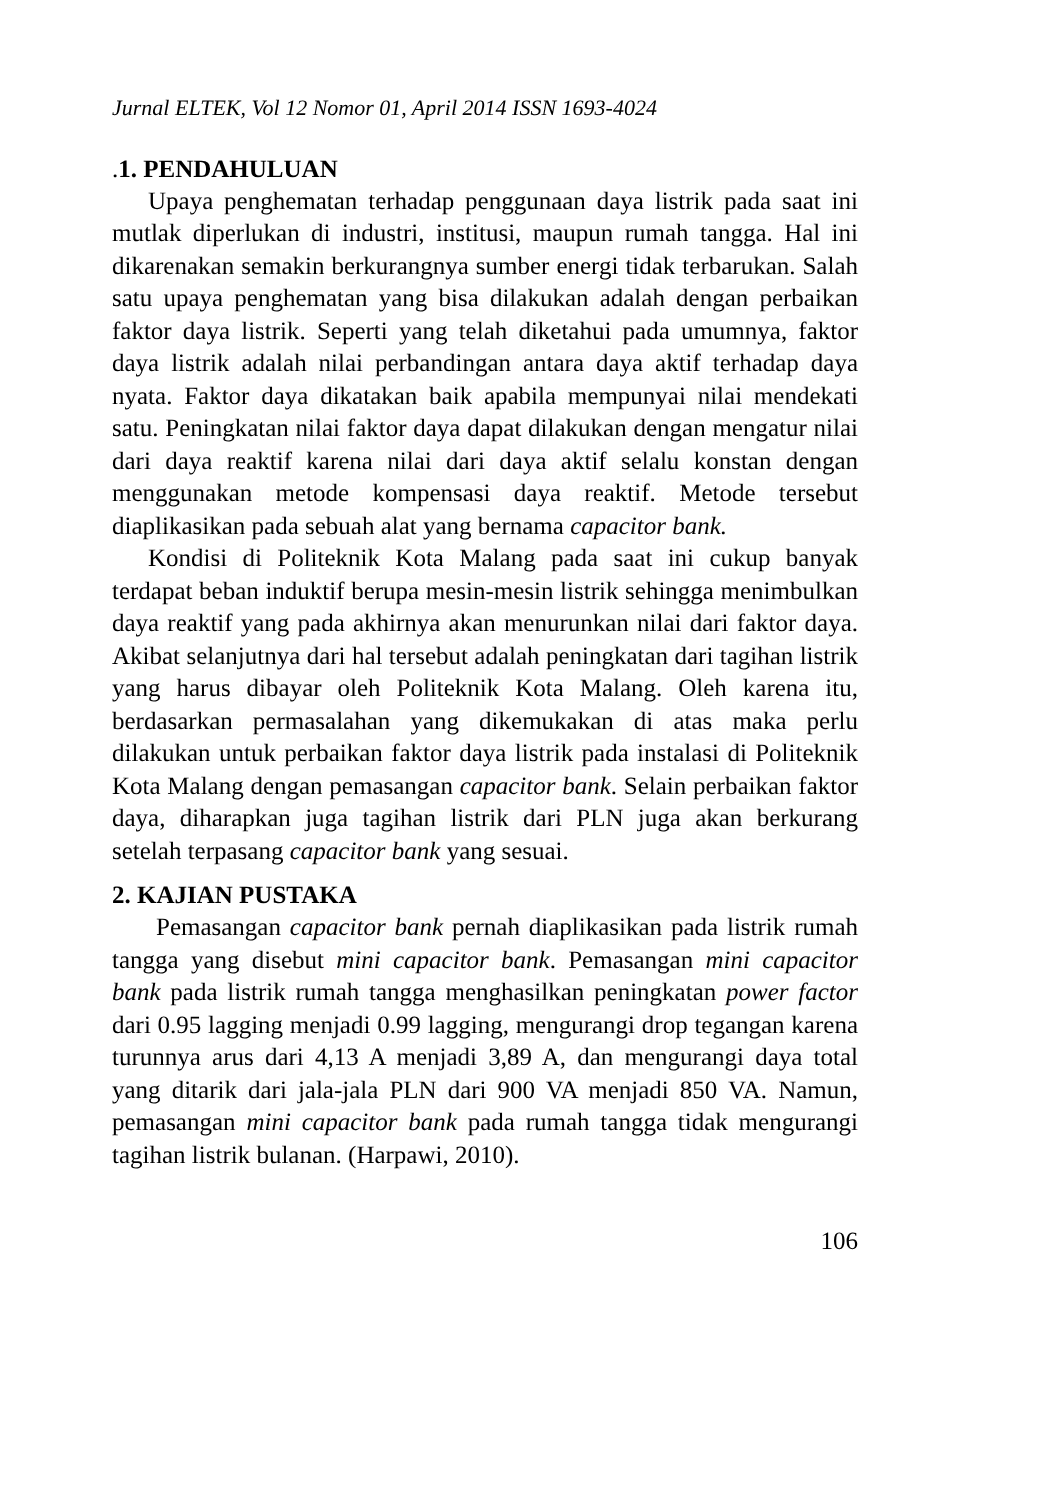Jurnal ELTEK, Vol 12 Nomor 01, April 2014 ISSN 1693-4024
. 1. PENDAHULUAN
Upaya penghematan terhadap penggunaan daya listrik pada saat ini mutlak diperlukan di industri, institusi, maupun rumah tangga. Hal ini dikarenakan semakin berkurangnya sumber energi tidak terbarukan. Salah satu upaya penghematan yang bisa dilakukan adalah dengan perbaikan faktor daya listrik. Seperti yang telah diketahui pada umumnya, faktor daya listrik adalah nilai perbandingan antara daya aktif terhadap daya nyata. Faktor daya dikatakan baik apabila mempunyai nilai mendekati satu. Peningkatan nilai faktor daya dapat dilakukan dengan mengatur nilai dari daya reaktif karena nilai dari daya aktif selalu konstan dengan menggunakan metode kompensasi daya reaktif. Metode tersebut diaplikasikan pada sebuah alat yang bernama capacitor bank.
Kondisi di Politeknik Kota Malang pada saat ini cukup banyak terdapat beban induktif berupa mesin-mesin listrik sehingga menimbulkan daya reaktif yang pada akhirnya akan menurunkan nilai dari faktor daya. Akibat selanjutnya dari hal tersebut adalah peningkatan dari tagihan listrik yang harus dibayar oleh Politeknik Kota Malang. Oleh karena itu, berdasarkan permasalahan yang dikemukakan di atas maka perlu dilakukan untuk perbaikan faktor daya listrik pada instalasi di Politeknik Kota Malang dengan pemasangan capacitor bank. Selain perbaikan faktor daya, diharapkan juga tagihan listrik dari PLN juga akan berkurang setelah terpasang capacitor bank yang sesuai.
2. KAJIAN PUSTAKA
Pemasangan capacitor bank pernah diaplikasikan pada listrik rumah tangga yang disebut mini capacitor bank. Pemasangan mini capacitor bank pada listrik rumah tangga menghasilkan peningkatan power factor dari 0.95 lagging menjadi 0.99 lagging, mengurangi drop tegangan karena turunnya arus dari 4,13 A menjadi 3,89 A, dan mengurangi daya total yang ditarik dari jala-jala PLN dari 900 VA menjadi 850 VA. Namun, pemasangan mini capacitor bank pada rumah tangga tidak mengurangi tagihan listrik bulanan. (Harpawi, 2010).
106